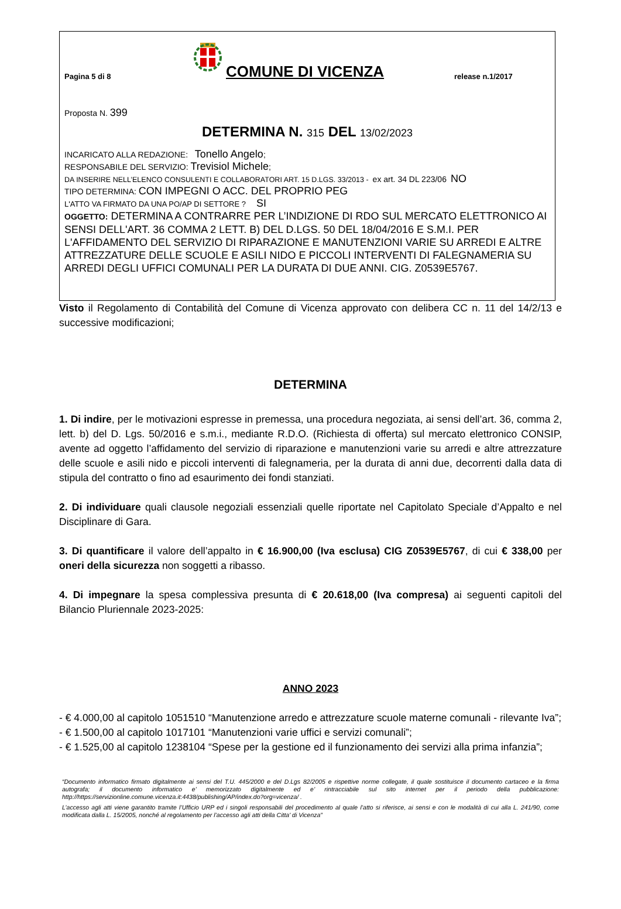Pagina 5 di 8
COMUNE DI VICENZA
release n.1/2017
Proposta N. 399
DETERMINA N. 315 DEL 13/02/2023
INCARICATO ALLA REDAZIONE: Tonello Angelo;
RESPONSABILE DEL SERVIZIO: Trevisiol Michele;
DA INSERIRE NELL’ELENCO CONSULENTI E COLLABORATORI ART. 15 D.LGS. 33/2013 - ex art. 34 DL 223/06 NO
TIPO DETERMINA: CON IMPEGNI O ACC. DEL PROPRIO PEG
L'ATTO VA FIRMATO DA UNA PO/AP DI SETTORE ? SI
OGGETTO: DETERMINA A CONTRARRE PER L’INDIZIONE DI RDO SUL MERCATO ELETTRONICO AI SENSI DELL'ART. 36 COMMA 2 LETT. B) DEL D.LGS. 50 DEL 18/04/2016 E S.M.I. PER L'AFFIDAMENTO DEL SERVIZIO DI RIPARAZIONE E MANUTENZIONI VARIE SU ARREDI E ALTRE ATTREZZATURE DELLE SCUOLE E ASILI NIDO E PICCOLI INTERVENTI DI FALEGNAMERIA SU ARREDI DEGLI UFFICI COMUNALI PER LA DURATA DI DUE ANNI. CIG. Z0539E5767.
Visto il Regolamento di Contabilità del Comune di Vicenza approvato con delibera CC n. 11 del 14/2/13 e successive modificazioni;
DETERMINA
1. Di indire, per le motivazioni espresse in premessa, una procedura negoziata, ai sensi dell’art. 36, comma 2, lett. b) del D. Lgs. 50/2016 e s.m.i., mediante R.D.O. (Richiesta di offerta) sul mercato elettronico CONSIP, avente ad oggetto l’affidamento del servizio di riparazione e manutenzioni varie su arredi e altre attrezzature delle scuole e asili nido e piccoli interventi di falegnameria, per la durata di anni due, decorrenti dalla data di stipula del contratto o fino ad esaurimento dei fondi stanziati.
2. Di individuare quali clausole negoziali essenziali quelle riportate nel Capitolato Speciale d’Appalto e nel Disciplinare di Gara.
3. Di quantificare il valore dell’appalto in € 16.900,00 (Iva esclusa) CIG Z0539E5767, di cui € 338,00 per oneri della sicurezza non soggetti a ribasso.
4. Di impegnare la spesa complessiva presunta di € 20.618,00 (Iva compresa) ai seguenti capitoli del Bilancio Pluriennale 2023-2025:
ANNO 2023
- € 4.000,00 al capitolo 1051510 “Manutenzione arredo e attrezzature scuole materne comunali - rilevante Iva”;
- € 1.500,00 al capitolo 1017101 “Manutenzioni varie uffici e servizi comunali”;
- € 1.525,00 al capitolo 1238104 “Spese per la gestione ed il funzionamento dei servizi alla prima infanzia”;
“Documento informatico firmato digitalmente ai sensi del T.U. 445/2000 e del D.Lgs 82/2005 e rispettive norme collegate, il quale sostituisce il documento cartaceo e la firma autografa; il documento informatico e’ memorizzato digitalmente ed e’ rintracciabile sul sito internet per il periodo della pubblicazione: http://https://servizionline.comune.vicenza.it:4438/publishing/AP/index.do?org=vicenza/ .
L’accesso agli atti viene garantito tramite l’Ufficio URP ed i singoli responsabili del procedimento al quale l’atto si riferisce, ai sensi e con le modalità di cui alla L. 241/90, come modificata dalla L. 15/2005, nonché al regolamento per l’accesso agli atti della Citta' di Vicenza”